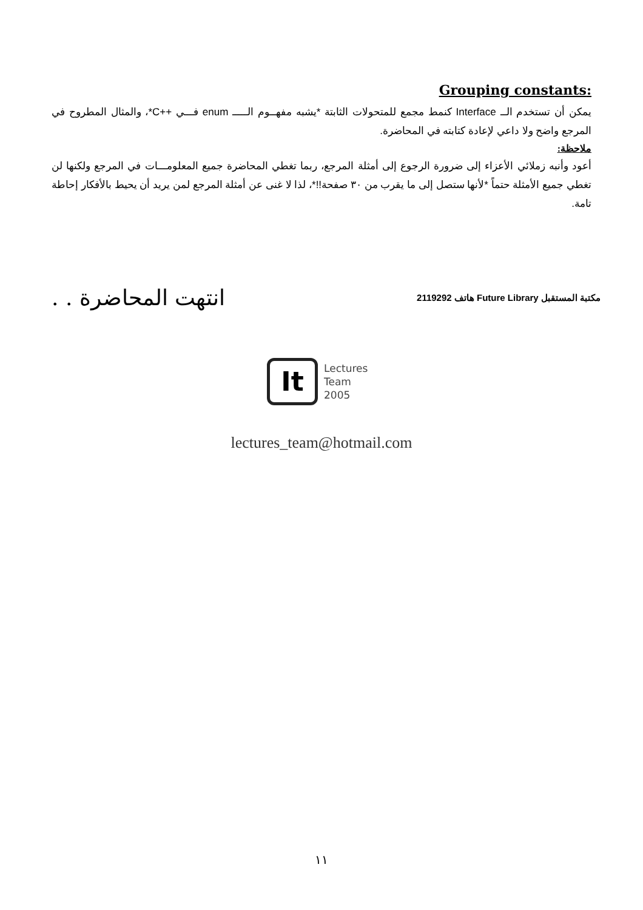:Grouping constants
يمكن أن تستخدم الــ Interface كنمط مجمع للمتحولات الثابتة *يشبه مفهــوم الـــــ enum فـــي ++C*، والمثال المطروح في المرجع واضح ولا داعي لإعادة كتابته في المحاضرة.
ملاحظة:
أعود وأنبه زملائي الأعزاء إلى ضرورة الرجوع إلى أمثلة المرجع، ربما تغطي المحاضرة جميع المعلومـــات في المرجع ولكنها لن تغطي جميع الأمثلة حتماً *لأنها ستصل إلى ما يقرب من ٣٠ صفحة!!*، لذا لا غنى عن أمثلة المرجع لمن يريد أن يحيط بالأفكار إحاطة تامة.
انتهت المحاضرة . .
مكتبة المستقبل Future Library هاتف 2119292
It
Lectures
Team
2005
lectures_team@hotmail.com
١١